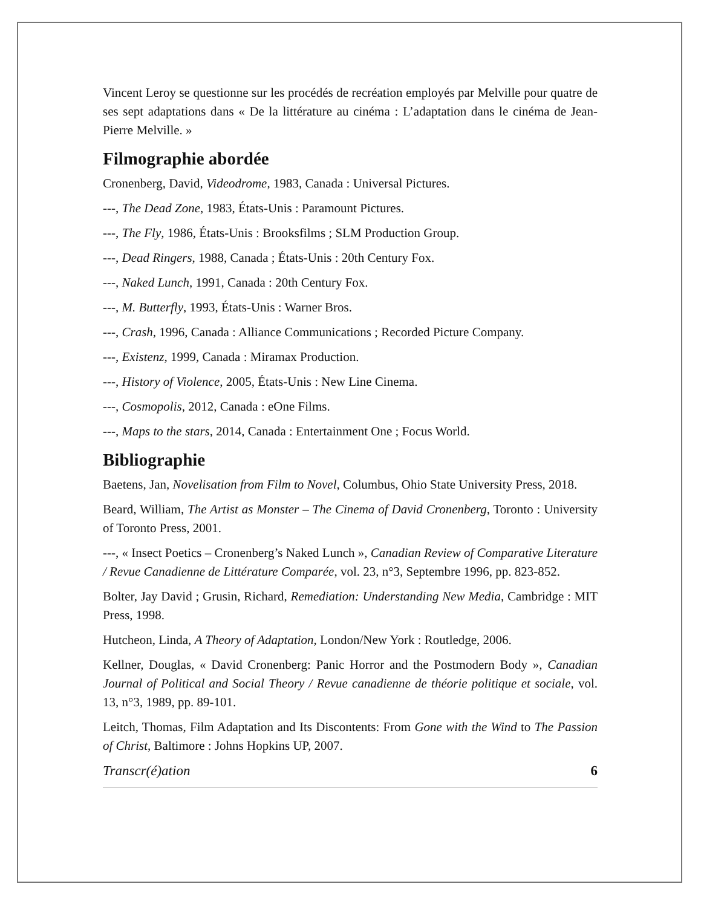Vincent Leroy se questionne sur les procédés de recréation employés par Melville pour quatre de ses sept adaptations dans « De la littérature au cinéma : L’adaptation dans le cinéma de Jean-Pierre Melville. »
Filmographie abordée
Cronenberg, David, Videodrome, 1983, Canada : Universal Pictures.
---, The Dead Zone, 1983, États-Unis : Paramount Pictures.
---, The Fly, 1986, États-Unis : Brooksfilms ; SLM Production Group.
---, Dead Ringers, 1988, Canada ; États-Unis : 20th Century Fox.
---, Naked Lunch, 1991, Canada : 20th Century Fox.
---, M. Butterfly, 1993, États-Unis : Warner Bros.
---, Crash, 1996, Canada : Alliance Communications ; Recorded Picture Company.
---, Existenz, 1999, Canada : Miramax Production.
---, History of Violence, 2005, États-Unis : New Line Cinema.
---, Cosmopolis, 2012, Canada : eOne Films.
---, Maps to the stars, 2014, Canada : Entertainment One ; Focus World.
Bibliographie
Baetens, Jan, Novelisation from Film to Novel, Columbus, Ohio State University Press, 2018.
Beard, William, The Artist as Monster – The Cinema of David Cronenberg, Toronto : University of Toronto Press, 2001.
---, « Insect Poetics – Cronenberg’s Naked Lunch », Canadian Review of Comparative Literature / Revue Canadienne de Littérature Comparée, vol. 23, n°3, Septembre 1996, pp. 823-852.
Bolter, Jay David ; Grusin, Richard, Remediation: Understanding New Media, Cambridge : MIT Press, 1998.
Hutcheon, Linda, A Theory of Adaptation, London/New York : Routledge, 2006.
Kellner, Douglas, « David Cronenberg: Panic Horror and the Postmodern Body », Canadian Journal of Political and Social Theory / Revue canadienne de théorie politique et sociale, vol. 13, n°3, 1989, pp. 89-101.
Leitch, Thomas, Film Adaptation and Its Discontents: From Gone with the Wind to The Passion of Christ, Baltimore : Johns Hopkins UP, 2007.
Transcr(é)ation 6